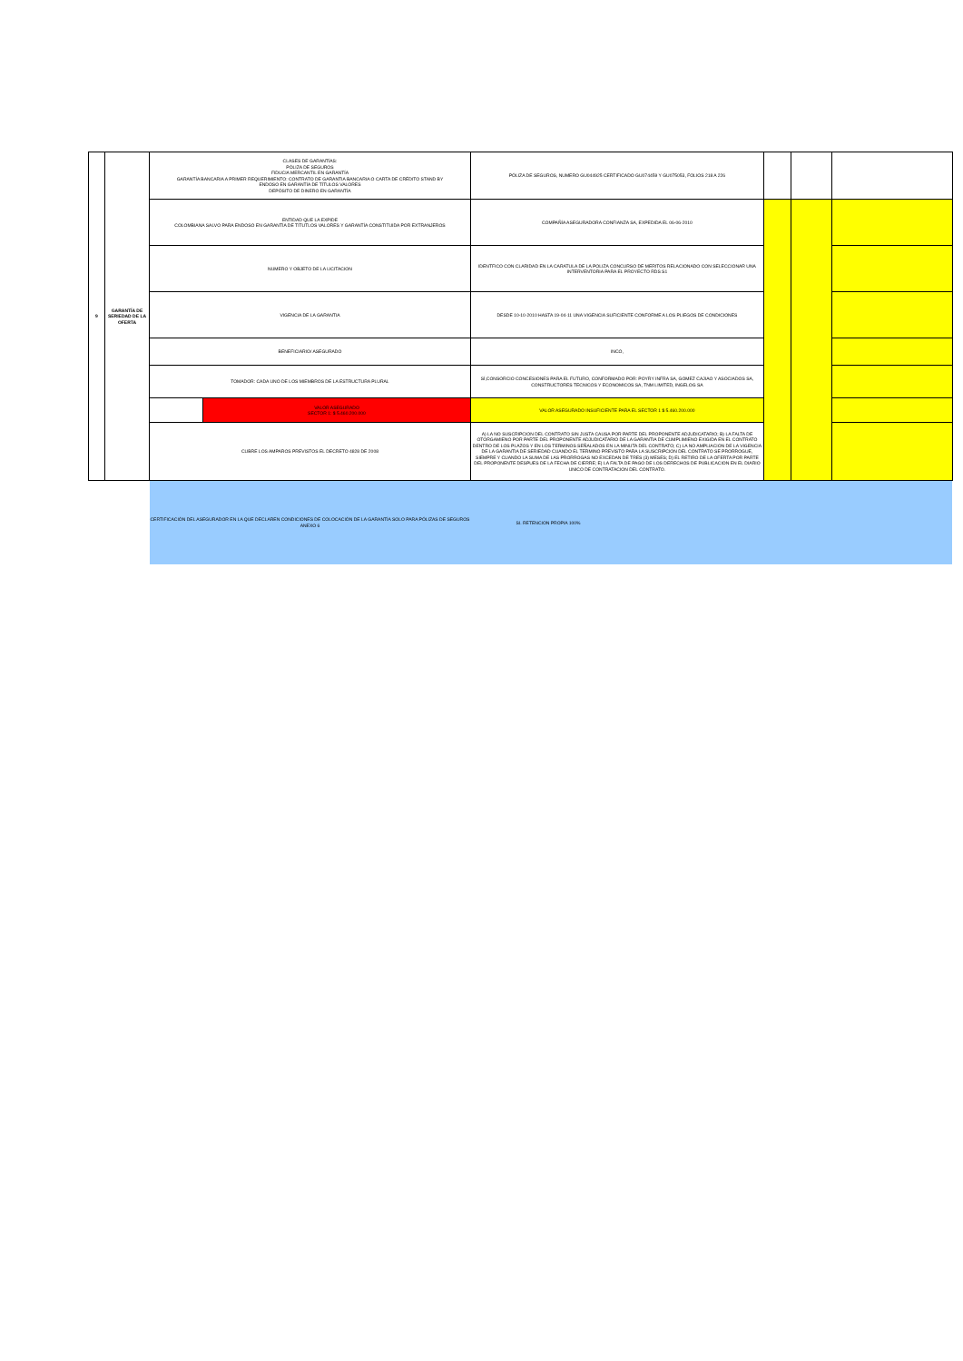| 9 | GARANTÍA DE SERIEDAD DE LA OFERTA | CLASES DE GARANTÍAS: PÓLIZA DE SEGUROS FIDUCIA MERCANTIL EN GARANTÍA GARANTÍA BANCARIA A PRIMER REQUERIMIENTO: CONTRATO DE GARANTIA BANCARIA O CARTA DE CRÉDITO STAND BY ENDOSO EN GARANTÍA DE TÍTULOS VALORES DEPÓSITO DE DINERO EN GARANTÍA | | PÓLIZA DE SEGUROS, NUMERO GU044925 CERTIFICADO GU074459 Y GU075053, FOLIOS 218 A 226 | | | |
| | | ENTIDAD QUE LA EXPIDE COLOMBIANA SALVO PARA ENDOSO EN GARANTÍA DE TÍTUTLOS VALORES Y GARANTÍA CONSTITUIDA POR EXTRANJEROS | | COMPAÑÍA ASEGURADORA CONFIANZA SA, EXPEDIDA EL 06-06-2010 | | | |
| | | NUMERO Y OBJETO DE LA LICITACION | | IDENTFICO CON CLARIDAD EN LA CARATULA DE LA POLIZA CONCURSO DE MERITOS RELACIONADO CON SELECCIONAR UNA INTERVENTORIA PARA EL PROYECTO RDS S1 | | | |
| | | VIGENCIA DE LA GARANTIA | | DESDE 10-10-2010 HASTA 19-04-11 UNA VIGENCIA SUFICIENTE CONFORME A LOS PLIEGOS DE CONDICIONES | | | |
| | | BENEFICIARIO/ ASEGURADO | | INCO, | | | |
| | | TOMADOR: CADA UNO DE LOS MIEMBROS DE LA ESTRUCTURA PLURAL | | SÍ,CONSORCIO CONCESIONES PARA EL FUTURO, CONFORMADO POR: POYRY INFRA SA, GOMEZ CAJIAO Y ASOCIADOS SA, CONSTRUCTORES TECNICOS Y ECONOMICOS SA, TNM LIMITED, INGELOG SA | | | |
| | | | VALOR ASEGURADO SECTOR 1: $ 5.460.200.000 | VALOR ASEGURADO INSUFICIENTE PARA EL SECTOR 1 $ 5.460.200.000 | | | |
| | | CUBRE LOS AMPAROS PREVISTOS EL DECRETO 4828 DE 2008 | | A) LA NO SUSCRIPCION DEL CONTRATO SIN JUSTA CAUSA POR PARTE DEL PROPONENTE ADJUDICATARIO; B) LA FALTA DE OTORGAMIENO POR PARTE DEL PROPONENTE ADJUDICATARIO DE LA GARANTIA DE CUMPLIMIENO EXIGIDA EN EL CONTRATO DENTRO DE LOS PLAZOS Y EN LOS TERMINOS SEÑALADOS EN LA MINUTA DEL CONTRATO; C) LA NO AMPLIACION DE LA VIGENCIA DE LA GARANTIA DE SERIEDAD CUANDO EL TERMINO PREVISTO PARA LA SUSCRIPCION DEL CONTRATO SE PRORROGUE, SIEMPRE Y CUANDO LA SUMA DE LAS PRORROGAS NO EXCEDAN DE TRES (3) MESES; D) EL RETIRO DE LA OFERTA POR PARTE DEL PROPONENTE DESPUES DE LA FECHA DE CIERRE; E) LA FALTA DE PAGO DE LOS DERECHOS DE PUBLICACION EN EL DIARIO UNICO DE CONTRATACION DEL CONTRATO. | | | |
| | | CERTIFICACIÓN DEL ASEGURADOR EN LA QUE DECLAREN CONDICIONES DE COLOCACIÓN DE LA GARANTÍA SOLO PARA PÓLIZAS DE SEGUROS ANEXO 6 | | SI. RETENCION PROPIA 100% | | | |